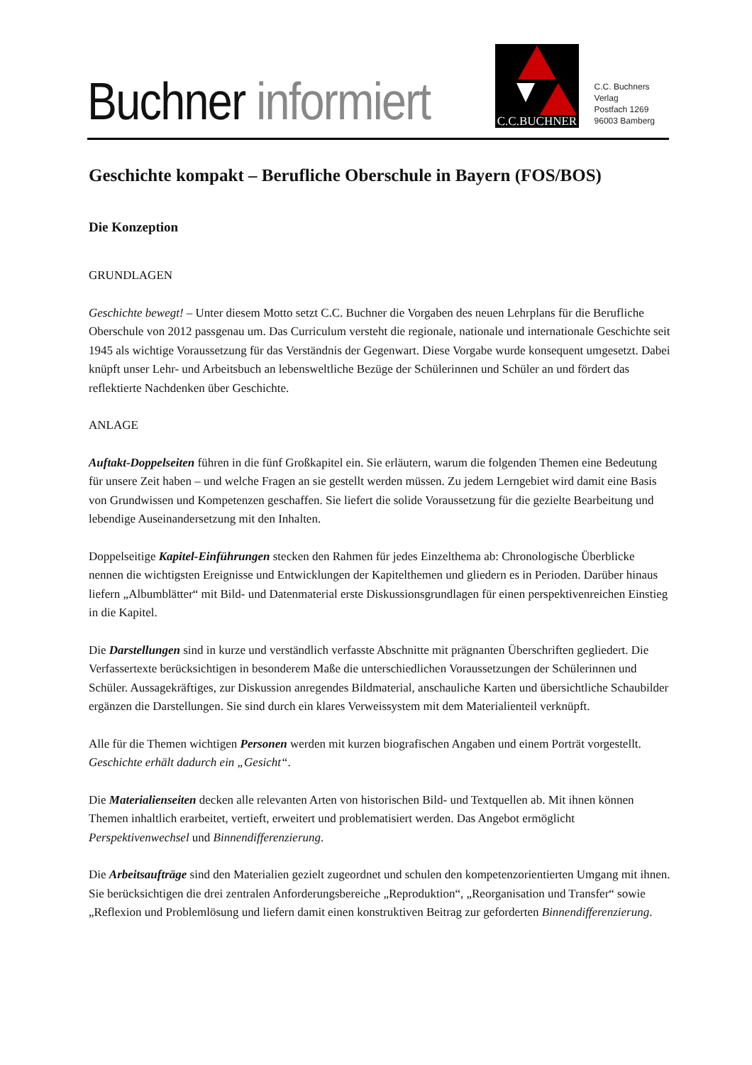Buchner informiert
C.C.BUCHNER
C.C. Buchners Verlag
Postfach 1269
96003 Bamberg
Geschichte kompakt – Berufliche Oberschule in Bayern (FOS/BOS)
Die Konzeption
GRUNDLAGEN
Geschichte bewegt! – Unter diesem Motto setzt C.C. Buchner die Vorgaben des neuen Lehrplans für die Berufliche Oberschule von 2012 passgenau um. Das Curriculum versteht die regionale, nationale und internationale Geschichte seit 1945 als wichtige Voraussetzung für das Verständnis der Gegenwart. Diese Vorgabe wurde konsequent umgesetzt. Dabei knüpft unser Lehr- und Arbeitsbuch an lebensweltliche Bezüge der Schülerinnen und Schüler an und fördert das reflektierte Nachdenken über Geschichte.
ANLAGE
Auftakt-Doppelseiten führen in die fünf Großkapitel ein. Sie erläutern, warum die folgenden Themen eine Bedeutung für unsere Zeit haben – und welche Fragen an sie gestellt werden müssen. Zu jedem Lerngebiet wird damit eine Basis von Grundwissen und Kompetenzen geschaffen. Sie liefert die solide Voraussetzung für die gezielte Bearbeitung und lebendige Auseinandersetzung mit den Inhalten.
Doppelseitige Kapitel-Einführungen stecken den Rahmen für jedes Einzelthema ab: Chronologische Überblicke nennen die wichtigsten Ereignisse und Entwicklungen der Kapitelthemen und gliedern es in Perioden. Darüber hinaus liefern „Albumblätter“ mit Bild- und Datenmaterial erste Diskussionsgrundlagen für einen perspektivenreichen Einstieg in die Kapitel.
Die Darstellungen sind in kurze und verständlich verfasste Abschnitte mit prägnanten Überschriften gegliedert. Die Verfassertexte berücksichtigen in besonderem Maße die unterschiedlichen Voraussetzungen der Schülerinnen und Schüler. Aussagekräftiges, zur Diskussion anregendes Bildmaterial, anschauliche Karten und übersichtliche Schaubilder ergänzen die Darstellungen. Sie sind durch ein klares Verweissystem mit dem Materialienteil verknüpft.
Alle für die Themen wichtigen Personen werden mit kurzen biografischen Angaben und einem Porträt vorgestellt. Geschichte erhält dadurch ein „Gesicht“.
Die Materialienseiten decken alle relevanten Arten von historischen Bild- und Textquellen ab. Mit ihnen können Themen inhaltlich erarbeitet, vertieft, erweitert und problematisiert werden. Das Angebot ermöglicht Perspektivenwechsel und Binnendifferenzierung.
Die Arbeitsaufträge sind den Materialien gezielt zugeordnet und schulen den kompetenzorientierten Umgang mit ihnen. Sie berücksichtigen die drei zentralen Anforderungsbereiche „Reproduktion“, „Reorganisation und Transfer“ sowie „Reflexion und Problemlösung und liefern damit einen konstruktiven Beitrag zur geforderten Binnendifferenzierung.